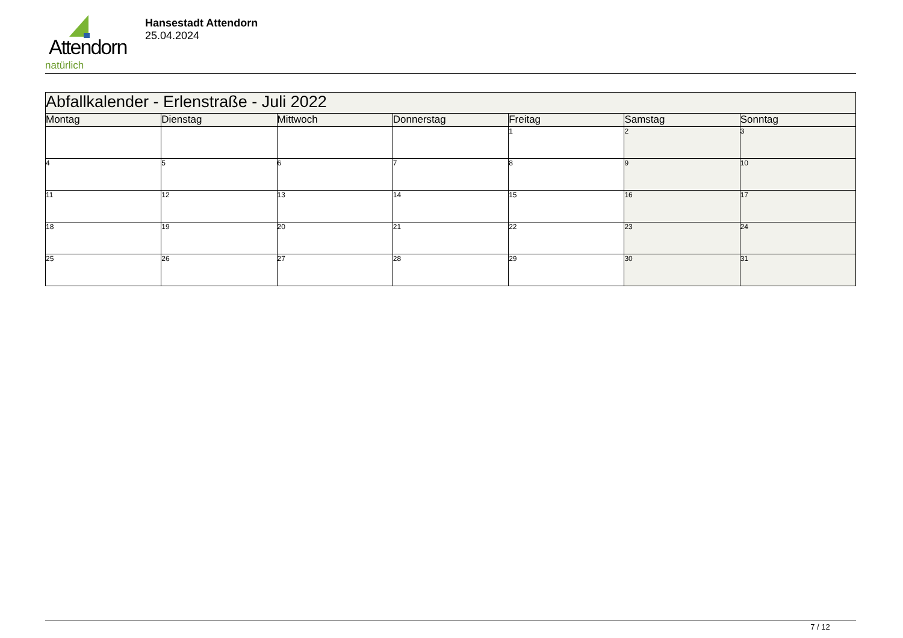Attendorn
natürlich
Hansestadt Attendorn
25.04.2024
| Abfallkalender - Erlenstraße - Juli 2022 | | | | | | |
| --- | --- | --- | --- | --- | --- | --- |
| Montag | Dienstag | Mittwoch | Donnerstag | Freitag | Samstag | Sonntag |
| | | | | 1 | 2 | 3 |
| 4 | 5 | 6 | 7 | 8 | 9 | 10 |
| 11 | 12 | 13 | 14 | 15 | 16 | 17 |
| 18 | 19 | 20 | 21 | 22 | 23 | 24 |
| 25 | 26 | 27 | 28 | 29 | 30 | 31 |
7 / 12